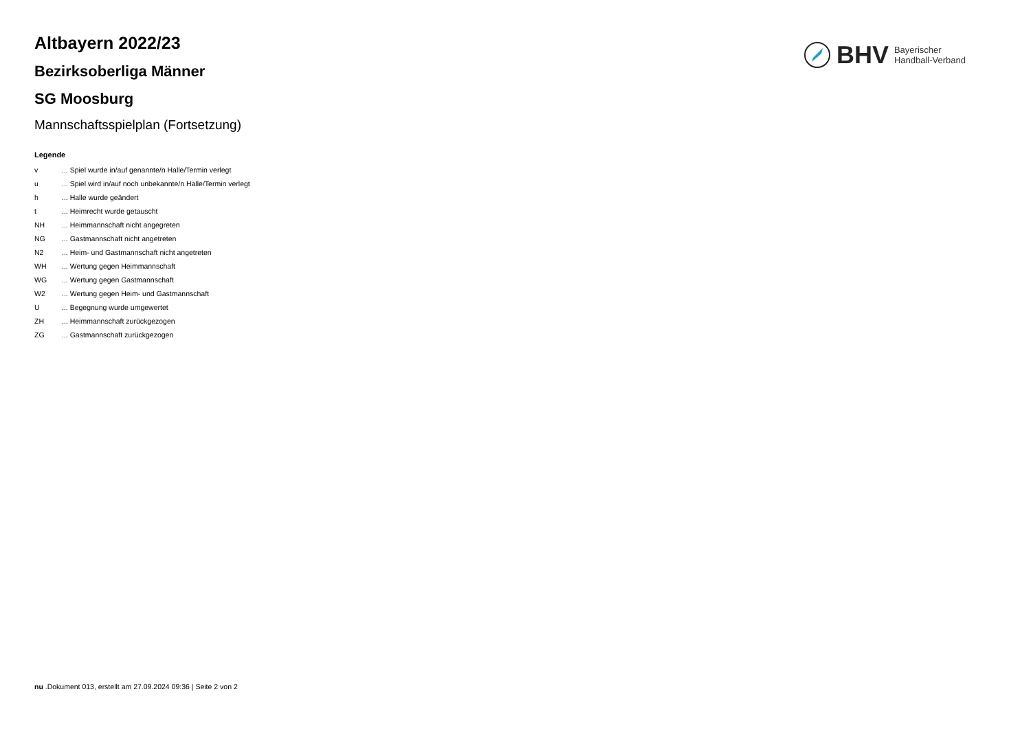BHV
Bayerischer
Handball-Verband
Altbayern 2022/23
Bezirksoberliga Männer
SG Moosburg
Mannschaftsspielplan (Fortsetzung)
Legende
v ... Spiel wurde in/auf genannte/n Halle/Termin verlegt
u ... Spiel wird in/auf noch unbekannte/n Halle/Termin verlegt
h ... Halle wurde geändert
t ... Heimrecht wurde getauscht
NH ... Heimmannschaft nicht angegreten
NG ... Gastmannschaft nicht angetreten
N2 ... Heim- und Gastmannschaft nicht angetreten
WH ... Wertung gegen Heimmannschaft
WG ... Wertung gegen Gastmannschaft
W2 ... Wertung gegen Heim- und Gastmannschaft
U ... Begegnung wurde umgewertet
ZH ... Heimmannschaft zurückgezogen
ZG ... Gastmannschaft zurückgezogen
nu .Dokument 013, erstellt am 27.09.2024 09:36 | Seite 2 von 2